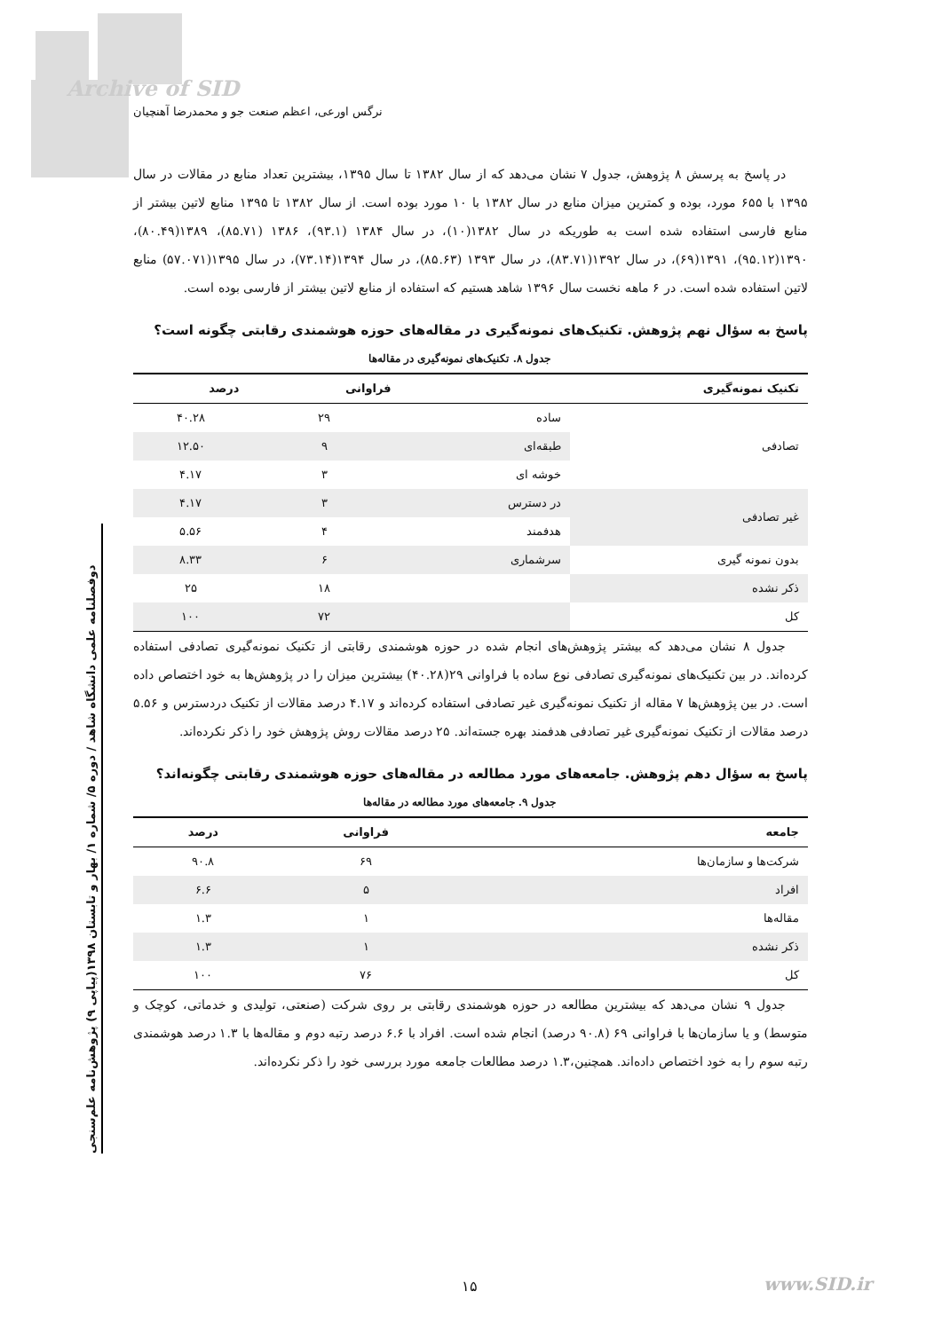Archive of SID
نرگس اورعی، اعظم صنعت جو و محمدرضا آهنچیان
دوفصلنامه علمی دانشگاه شاهد / دوره ۵/ شماره ۱/ بهار و تابستان ۱۳۹۸(پیاپی ۹) پژوهش‌نامه علم‌سنجی
در پاسخ به پرسش ۸ پژوهش، جدول ۷ نشان می‌دهد که از سال ۱۳۸۲ تا سال ۱۳۹۵، بیشترین تعداد منابع در مقالات در سال ۱۳۹۵ با ۶۵۵ مورد، بوده و کمترین میزان منابع در سال ۱۳۸۲ با ۱۰ مورد بوده است. از سال ۱۳۸۲ تا ۱۳۹۵ منابع لاتین بیشتر از منابع فارسی استفاده شده است به طوریکه در سال ۱۳۸۲(۱۰)، در سال ۱۳۸۴ (۹۳.۱)، ۱۳۸۶ (۸۵.۷۱)، ۱۳۸۹(۸۰.۴۹)، ۱۳۹۰(۹۵.۱۲)، ۱۳۹۱(۶۹)، در سال ۱۳۹۲(۸۳.۷۱)، در سال ۱۳۹۳ (۸۵.۶۳)، در سال ۱۳۹۴(۷۳.۱۴)، در سال ۱۳۹۵(۵۷.۰۷۱) منابع لاتین استفاده شده است. در ۶ ماهه نخست سال ۱۳۹۶ شاهد هستیم که استفاده از منابع لاتین بیشتر از فارسی بوده است.
پاسخ به سؤال نهم پژوهش. تکنیک‌های نمونه‌گیری در مقاله‌های حوزه هوشمندی رقابتی چگونه است؟
جدول ۸. تکنیک‌های نمونه‌گیری در مقاله‌ها
| تکنیک نمونه‌گیری | | فراوانی | درصد |
| --- | --- | --- | --- |
| تصادفی | ساده | ۲۹ | ۴۰.۲۸ |
| | طبقه‌ای | ۹ | ۱۲.۵۰ |
| | خوشه ای | ۳ | ۴.۱۷ |
| غیر تصادفی | در دسترس | ۳ | ۴.۱۷ |
| | هدفمند | ۴ | ۵.۵۶ |
| بدون نمونه گیری | سرشماری | ۶ | ۸.۳۳ |
| ذکر نشده | | ۱۸ | ۲۵ |
| کل | | ۷۲ | ۱۰۰ |
جدول ۸ نشان می‌دهد که بیشتر پژوهش‌های انجام شده در حوزه هوشمندی رقابتی از تکنیک نمونه‌گیری تصادفی استفاده کرده‌اند. در بین تکنیک‌های نمونه‌گیری تصادفی نوع ساده با فراوانی ۲۹(۴۰.۲۸) بیشترین میزان را در پژوهش‌ها به خود اختصاص داده است. در بین پژوهش‌ها ۷ مقاله از تکنیک نمونه‌گیری غیر تصادفی استفاده کرده‌اند و ۴.۱۷ درصد مقالات از تکنیک دردسترس و ۵.۵۶ درصد مقالات از تکنیک نمونه‌گیری غیر تصادفی هدفمند بهره جسته‌اند. ۲۵ درصد مقالات روش پژوهش خود را ذکر نکرده‌اند.
پاسخ به سؤال دهم پژوهش. جامعه‌های مورد مطالعه در مقاله‌های حوزه هوشمندی رقابتی چگونه‌اند؟
جدول ۹. جامعه‌های مورد مطالعه در مقاله‌ها
| جامعه | فراوانی | درصد |
| --- | --- | --- |
| شرکت‌ها و سازمان‌ها | ۶۹ | ۹۰.۸ |
| افراد | ۵ | ۶.۶ |
| مقاله‌ها | ۱ | ۱.۳ |
| ذکر نشده | ۱ | ۱.۳ |
| کل | ۷۶ | ۱۰۰ |
جدول ۹ نشان می‌دهد که بیشترین مطالعه در حوزه هوشمندی رقابتی بر روی شرکت (صنعتی، تولیدی و خدماتی، کوچک و متوسط) و یا سازمان‌ها با فراوانی ۶۹ (۹۰.۸ درصد) انجام شده است. افراد با ۶.۶ درصد رتبه دوم و مقاله‌ها با ۱.۳ درصد هوشمندی رتبه سوم را به خود اختصاص داده‌اند. همچنین،۱.۳ درصد مطالعات جامعه مورد بررسی خود را ذکر نکرده‌اند.
۱۵ www.SID.ir